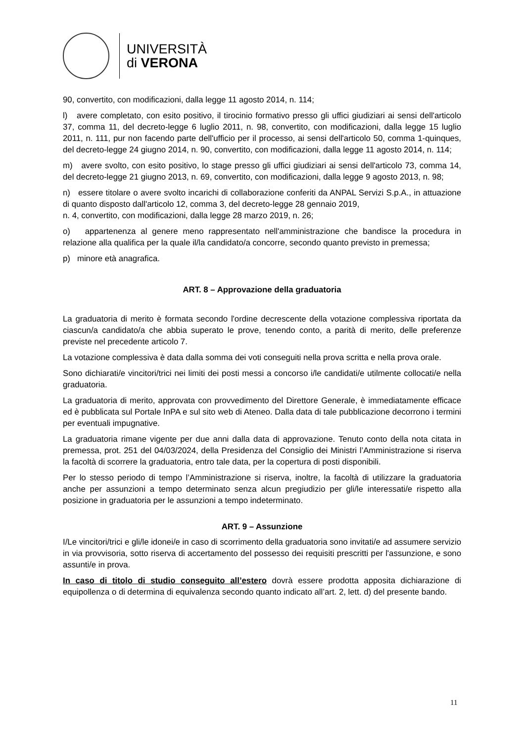UNIVERSITÀ
di VERONA
90, convertito, con modificazioni, dalla legge 11 agosto 2014, n. 114;
l) avere completato, con esito positivo, il tirocinio formativo presso gli uffici giudiziari ai sensi dell'articolo 37, comma 11, del decreto-legge 6 luglio 2011, n. 98, convertito, con modificazioni, dalla legge 15 luglio 2011, n. 111, pur non facendo parte dell'ufficio per il processo, ai sensi dell'articolo 50, comma 1-quinques, del decreto-legge 24 giugno 2014, n. 90, convertito, con modificazioni, dalla legge 11 agosto 2014, n. 114;
m) avere svolto, con esito positivo, lo stage presso gli uffici giudiziari ai sensi dell'articolo 73, comma 14, del decreto-legge 21 giugno 2013, n. 69, convertito, con modificazioni, dalla legge 9 agosto 2013, n. 98;
n) essere titolare o avere svolto incarichi di collaborazione conferiti da ANPAL Servizi S.p.A., in attuazione di quanto disposto dall'articolo 12, comma 3, del decreto-legge 28 gennaio 2019,
n. 4, convertito, con modificazioni, dalla legge 28 marzo 2019, n. 26;
o) appartenenza al genere meno rappresentato nell'amministrazione che bandisce la procedura in relazione alla qualifica per la quale il/la candidato/a concorre, secondo quanto previsto in premessa;
p) minore età anagrafica.
ART. 8 – Approvazione della graduatoria
La graduatoria di merito è formata secondo l'ordine decrescente della votazione complessiva riportata da ciascun/a candidato/a che abbia superato le prove, tenendo conto, a parità di merito, delle preferenze previste nel precedente articolo 7.
La votazione complessiva è data dalla somma dei voti conseguiti nella prova scritta e nella prova orale.
Sono dichiarati/e vincitori/trici nei limiti dei posti messi a concorso i/le candidati/e utilmente collocati/e nella graduatoria.
La graduatoria di merito, approvata con provvedimento del Direttore Generale, è immediatamente efficace ed è pubblicata sul Portale InPA e sul sito web di Ateneo. Dalla data di tale pubblicazione decorrono i termini per eventuali impugnative.
La graduatoria rimane vigente per due anni dalla data di approvazione. Tenuto conto della nota citata in premessa, prot. 251 del 04/03/2024, della Presidenza del Consiglio dei Ministri l’Amministrazione si riserva la facoltà di scorrere la graduatoria, entro tale data, per la copertura di posti disponibili.
Per lo stesso periodo di tempo l’Amministrazione si riserva, inoltre, la facoltà di utilizzare la graduatoria anche per assunzioni a tempo determinato senza alcun pregiudizio per gli/le interessati/e rispetto alla posizione in graduatoria per le assunzioni a tempo indeterminato.
ART. 9 – Assunzione
I/Le vincitori/trici e gli/le idonei/e in caso di scorrimento della graduatoria sono invitati/e ad assumere servizio in via provvisoria, sotto riserva di accertamento del possesso dei requisiti prescritti per l'assunzione, e sono assunti/e in prova.
In caso di titolo di studio conseguito all’estero dovrà essere prodotta apposita dichiarazione di equipollenza o di determina di equivalenza secondo quanto indicato all’art. 2, lett. d) del presente bando.
11